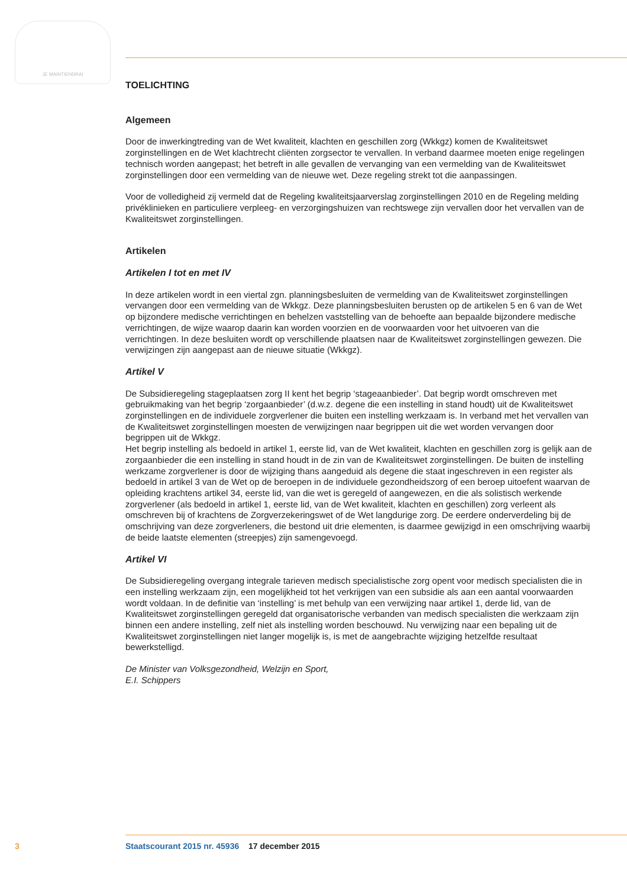JE MAINTIENDRAI
TOELICHTING
Algemeen
Door de inwerkingtreding van de Wet kwaliteit, klachten en geschillen zorg (Wkkgz) komen de Kwaliteitswet zorginstellingen en de Wet klachtrecht cliënten zorgsector te vervallen. In verband daarmee moeten enige regelingen technisch worden aangepast; het betreft in alle gevallen de vervanging van een vermelding van de Kwaliteitswet zorginstellingen door een vermelding van de nieuwe wet. Deze regeling strekt tot die aanpassingen.
Voor de volledigheid zij vermeld dat de Regeling kwaliteitsjaarverslag zorginstellingen 2010 en de Regeling melding privéklinieken en particuliere verpleeg- en verzorgingshuizen van rechtswege zijn vervallen door het vervallen van de Kwaliteitswet zorginstellingen.
Artikelen
Artikelen I tot en met IV
In deze artikelen wordt in een viertal zgn. planningsbesluiten de vermelding van de Kwaliteitswet zorginstellingen vervangen door een vermelding van de Wkkgz. Deze planningsbesluiten berusten op de artikelen 5 en 6 van de Wet op bijzondere medische verrichtingen en behelzen vaststelling van de behoefte aan bepaalde bijzondere medische verrichtingen, de wijze waarop daarin kan worden voorzien en de voorwaarden voor het uitvoeren van die verrichtingen. In deze besluiten wordt op verschillende plaatsen naar de Kwaliteitswet zorginstellingen gewezen. Die verwijzingen zijn aangepast aan de nieuwe situatie (Wkkgz).
Artikel V
De Subsidieregeling stageplaatsen zorg II kent het begrip ‘stageaanbieder’. Dat begrip wordt omschreven met gebruikmaking van het begrip ‘zorgaanbieder’ (d.w.z. degene die een instelling in stand houdt) uit de Kwaliteitswet zorginstellingen en de individuele zorgverlener die buiten een instelling werkzaam is. In verband met het vervallen van de Kwaliteitswet zorginstellingen moesten de verwijzingen naar begrippen uit die wet worden vervangen door begrippen uit de Wkkgz.
Het begrip instelling als bedoeld in artikel 1, eerste lid, van de Wet kwaliteit, klachten en geschillen zorg is gelijk aan de zorgaanbieder die een instelling in stand houdt in de zin van de Kwaliteitswet zorginstellingen. De buiten de instelling werkzame zorgverlener is door de wijziging thans aangeduid als degene die staat ingeschreven in een register als bedoeld in artikel 3 van de Wet op de beroepen in de individuele gezondheidszorg of een beroep uitoefent waarvan de opleiding krachtens artikel 34, eerste lid, van die wet is geregeld of aangewezen, en die als solistisch werkende zorgverlener (als bedoeld in artikel 1, eerste lid, van de Wet kwaliteit, klachten en geschillen) zorg verleent als omschreven bij of krachtens de Zorgverzekeringswet of de Wet langdurige zorg. De eerdere onderverdeling bij de omschrijving van deze zorgverleners, die bestond uit drie elementen, is daarmee gewijzigd in een omschrijving waarbij de beide laatste elementen (streepjes) zijn samengevoegd.
Artikel VI
De Subsidieregeling overgang integrale tarieven medisch specialistische zorg opent voor medisch specialisten die in een instelling werkzaam zijn, een mogelijkheid tot het verkrijgen van een subsidie als aan een aantal voorwaarden wordt voldaan. In de definitie van ‘instelling’ is met behulp van een verwijzing naar artikel 1, derde lid, van de Kwaliteitswet zorginstellingen geregeld dat organisatorische verbanden van medisch specialisten die werkzaam zijn binnen een andere instelling, zelf niet als instelling worden beschouwd. Nu verwijzing naar een bepaling uit de Kwaliteitswet zorginstellingen niet langer mogelijk is, is met de aangebrachte wijziging hetzelfde resultaat bewerkstelligd.
De Minister van Volksgezondheid, Welzijn en Sport,
E.I. Schippers
3 Staatscourant 2015 nr. 45936 17 december 2015